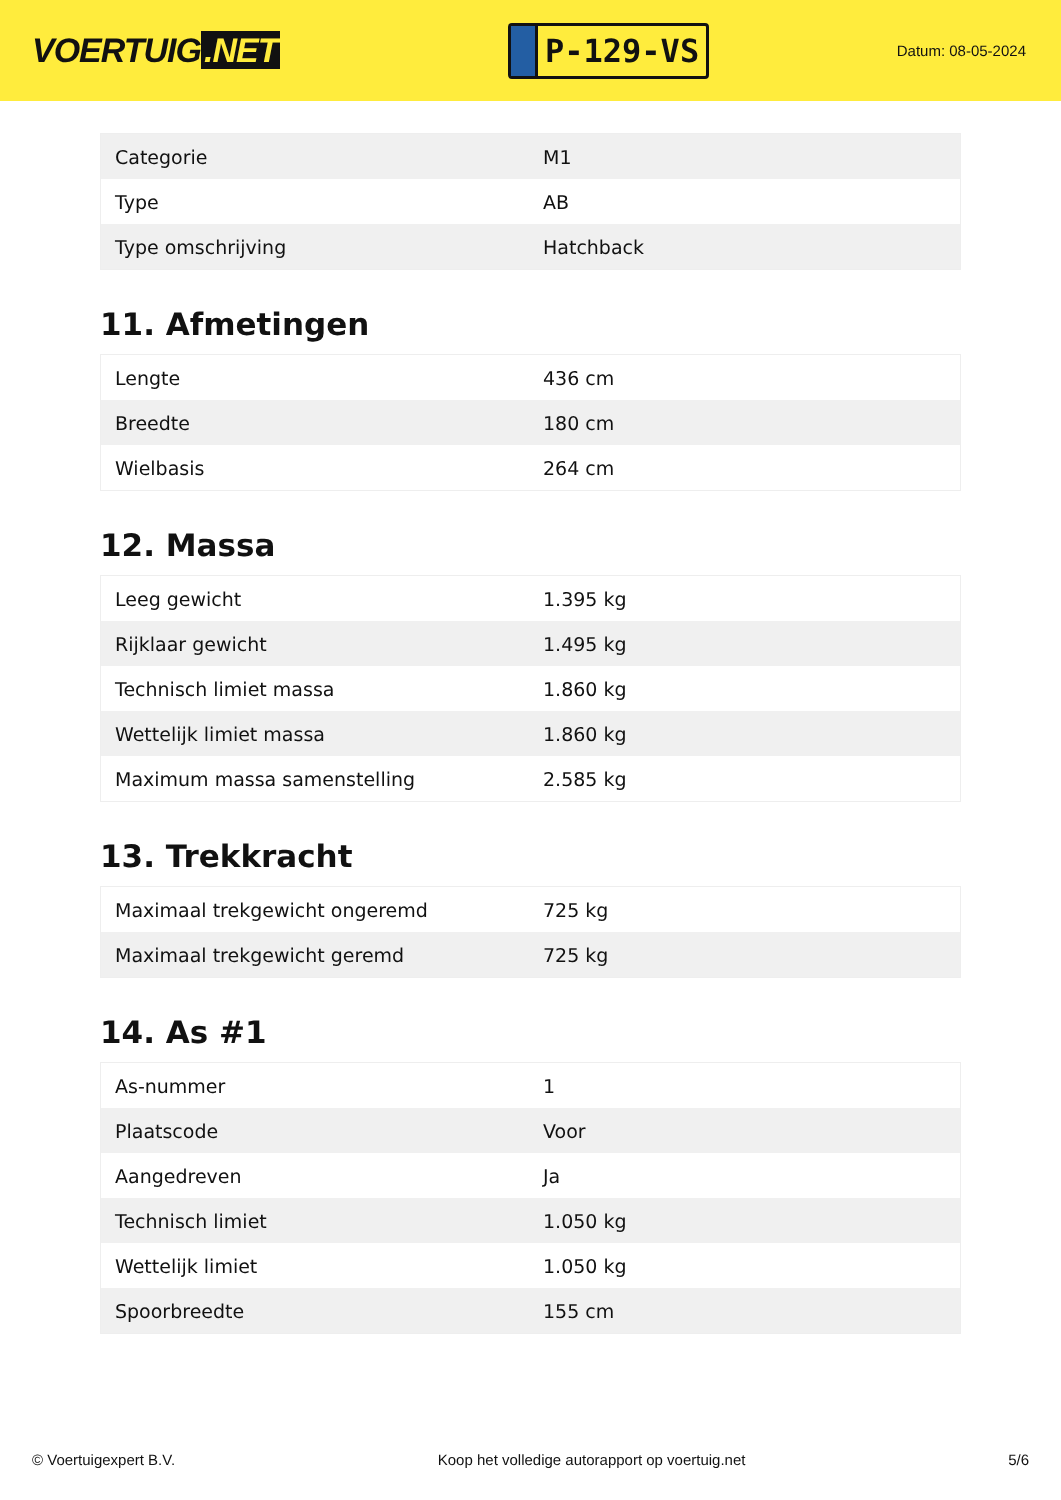VOERTUIG.NET
P-129-VS
Datum: 08-05-2024
| Categorie | M1 |
| Type | AB |
| Type omschrijving | Hatchback |
11. Afmetingen
| Lengte | 436 cm |
| Breedte | 180 cm |
| Wielbasis | 264 cm |
12. Massa
| Leeg gewicht | 1.395 kg |
| Rijklaar gewicht | 1.495 kg |
| Technisch limiet massa | 1.860 kg |
| Wettelijk limiet massa | 1.860 kg |
| Maximum massa samenstelling | 2.585 kg |
13. Trekkracht
| Maximaal trekgewicht ongeremd | 725 kg |
| Maximaal trekgewicht geremd | 725 kg |
14. As #1
| As-nummer | 1 |
| Plaatscode | Voor |
| Aangedreven | Ja |
| Technisch limiet | 1.050 kg |
| Wettelijk limiet | 1.050 kg |
| Spoorbreedte | 155 cm |
© Voertuigexpert B.V. Koop het volledige autorapport op voertuig.net 5/6